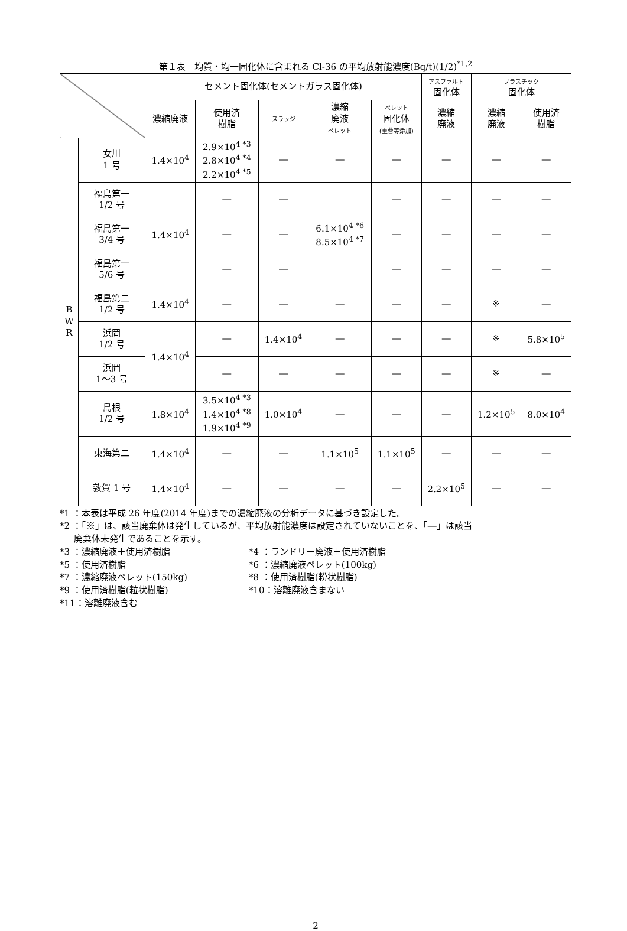第１表　均質・均一固化体に含まれる Cl-36 の平均放射能濃度(Bq/t)(1/2)<sup>*1,2</sup>
| | | セメント固化体(セメントガラス固化体) | | | | | アスファルト 固化体 | プラスチック 固化体 | |
| --- | --- | --- | --- | --- | --- | --- | --- | --- | --- |
| | | 濃縮廃液 | 使用済 樹脂 | スラッジ | 濃縮 廃液 ペレット | ペレット 固化体 (重曹等添加) | 濃縮 廃液 | 濃縮 廃液 | 使用済 樹脂 |
| B W R | 女川 1 号 | 1.4×10<sup>4</sup> | 2.9×10<sup>4 *3</sup> 2.8×10<sup>4 *4</sup> 2.2×10<sup>4 *5</sup> | ― | ― | ― | ― | ― | ― |
| | 福島第一 1/2 号 | 1.4×10<sup>4</sup> | ― | ― | 6.1×10<sup>4 *6</sup> 8.5×10<sup>4 *7</sup> | ― | ― | ― | ― |
| | 福島第一 3/4 号 | | ― | ― | | ― | ― | ― | ― |
| | 福島第一 5/6 号 | | ― | ― | | ― | ― | ― | ― |
| | 福島第二 1/2 号 | 1.4×10<sup>4</sup> | ― | ― | ― | ― | ― | ※ | ― |
| | 浜岡 1/2 号 | 1.4×10<sup>4</sup> | ― | 1.4×10<sup>4</sup> | ― | ― | ― | ※ | 5.8×10<sup>5</sup> |
| | 浜岡 1～3 号 | | ― | ― | ― | ― | ― | ※ | ― |
| | 島根 1/2 号 | 1.8×10<sup>4</sup> | 3.5×10<sup>4 *3</sup> 1.4×10<sup>4 *8</sup> 1.9×10<sup>4 *9</sup> | 1.0×10<sup>4</sup> | ― | ― | ― | 1.2×10<sup>5</sup> | 8.0×10<sup>4</sup> |
| | 東海第二 | 1.4×10<sup>4</sup> | ― | ― | 1.1×10<sup>5</sup> | 1.1×10<sup>5</sup> | ― | ― | ― |
| | 敦賀 1 号 | 1.4×10<sup>4</sup> | ― | ― | ― | ― | 2.2×10<sup>5</sup> | ― | ― |
*1 ：本表は平成 26 年度(2014 年度)までの濃縮廃液の分析データに基づき設定した。
*2 ：「※」は、該当廃棄体は発生しているが、平均放射能濃度は設定されていないことを、「―」は該当
廃棄体未発生であることを示す。
*3 ：濃縮廃液＋使用済樹脂 *4 ：ランドリー廃液＋使用済樹脂
*5 ：使用済樹脂 *6 ：濃縮廃液ペレット(100kg)
*7 ：濃縮廃液ペレット(150kg) *8 ：使用済樹脂(粉状樹脂)
*9 ：使用済樹脂(粒状樹脂) *10：溶離廃液含まない
*11：溶離廃液含む
2